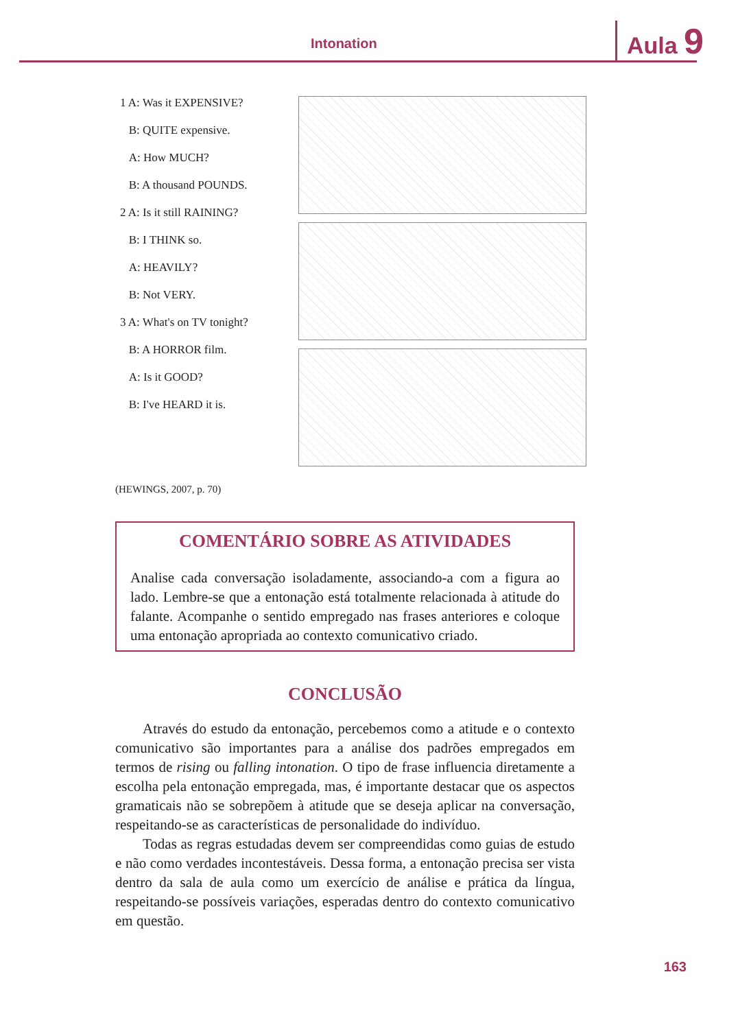Intonation Aula 9
1 A: Was it EXPENSIVE?
B: QUITE expensive.
A: How MUCH?
B: A thousand POUNDS.
2 A: Is it still RAINING?
B: I THINK so.
A: HEAVILY?
B: Not VERY.
3 A: What's on TV tonight?
B: A HORROR film.
A: Is it GOOD?
B: I've HEARD it is.
(HEWINGS, 2007, p. 70)
COMENTÁRIO SOBRE AS ATIVIDADES
Analise cada conversação isoladamente, associando-a com a figura ao lado. Lembre-se que a entonação está totalmente relacionada à atitude do falante. Acompanhe o sentido empregado nas frases anteriores e coloque uma entonação apropriada ao contexto comunicativo criado.
CONCLUSÃO
Através do estudo da entonação, percebemos como a atitude e o contexto comunicativo são importantes para a análise dos padrões empregados em termos de rising ou falling intonation. O tipo de frase influencia diretamente a escolha pela entonação empregada, mas, é importante destacar que os aspectos gramaticais não se sobrepõem à atitude que se deseja aplicar na conversação, respeitando-se as características de personalidade do indivíduo.
Todas as regras estudadas devem ser compreendidas como guias de estudo e não como verdades incontestáveis. Dessa forma, a entonação precisa ser vista dentro da sala de aula como um exercício de análise e prática da língua, respeitando-se possíveis variações, esperadas dentro do contexto comunicativo em questão.
163